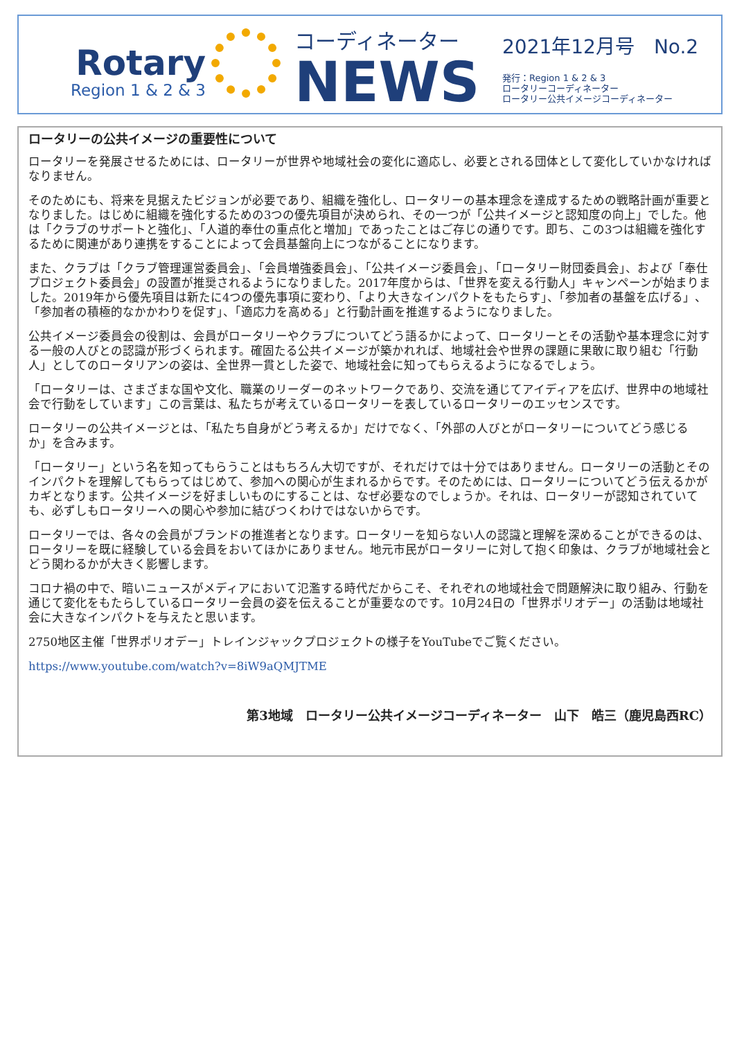Rotary
Region 1 & 2 & 3
コーディネーター
NEWS
2021年12月号　No.2
発行：Region 1 & 2 & 3
ロータリーコーディネーター
ロータリー公共イメージコーディネーター
ロータリーの公共イメージの重要性について
ロータリーを発展させるためには、ロータリーが世界や地域社会の変化に適応し、必要とされる団体として変化していかなければなりません。
そのためにも、将来を見据えたビジョンが必要であり、組織を強化し、ロータリーの基本理念を達成するための戦略計画が重要となりました。はじめに組織を強化するための3つの優先項目が決められ、その一つが「公共イメージと認知度の向上」でした。他は「クラブのサポートと強化」、「人道的奉仕の重点化と増加」であったことはご存じの通りです。即ち、この3つは組織を強化するために関連があり連携をすることによって会員基盤向上につながることになります。
また、クラブは「クラブ管理運営委員会」、「会員増強委員会」、「公共イメージ委員会」、「ロータリー財団委員会」、および「奉仕プロジェクト委員会」の設置が推奨されるようになりました。2017年度からは、「世界を変える行動人」キャンペーンが始まりました。2019年から優先項目は新たに4つの優先事項に変わり、「より大きなインパクトをもたらす」、「参加者の基盤を広げる」、「参加者の積極的なかかわりを促す」、「適応力を高める」と行動計画を推進するようになりました。
公共イメージ委員会の役割は、会員がロータリーやクラブについてどう語るかによって、ロータリーとその活動や基本理念に対する一般の人びとの認識が形づくられます。確固たる公共イメージが築かれれば、地域社会や世界の課題に果敢に取り組む「行動人」としてのロータリアンの姿は、全世界一貫とした姿で、地域社会に知ってもらえるようになるでしょう。
「ロータリーは、さまざまな国や文化、職業のリーダーのネットワークであり、交流を通じてアイディアを広げ、世界中の地域社会で行動をしています」この言葉は、私たちが考えているロータリーを表しているロータリーのエッセンスです。
ロータリーの公共イメージとは、「私たち自身がどう考えるか」だけでなく、「外部の人びとがロータリーについてどう感じるか」を含みます。
「ロータリー」という名を知ってもらうことはもちろん大切ですが、それだけでは十分ではありません。ロータリーの活動とそのインパクトを理解してもらってはじめて、参加への関心が生まれるからです。そのためには、ロータリーについてどう伝えるかがカギとなります。公共イメージを好ましいものにすることは、なぜ必要なのでしょうか。それは、ロータリーが認知されていても、必ずしもロータリーへの関心や参加に結びつくわけではないからです。
ロータリーでは、各々の会員がブランドの推進者となります。ロータリーを知らない人の認識と理解を深めることができるのは、ロータリーを既に経験している会員をおいてほかにありません。地元市民がロータリーに対して抱く印象は、クラブが地域社会とどう関わるかが大きく影響します。
コロナ禍の中で、暗いニュースがメディアにおいて氾濫する時代だからこそ、それぞれの地域社会で問題解決に取り組み、行動を通じて変化をもたらしているロータリー会員の姿を伝えることが重要なのです。10月24日の「世界ポリオデー」の活動は地域社会に大きなインパクトを与えたと思います。
2750地区主催「世界ポリオデー」トレインジャックプロジェクトの様子をYouTubeでご覧ください。
https://www.youtube.com/watch?v=8iW9aQMJTME
第3地域　ロータリー公共イメージコーディネーター　山下　皓三（鹿児島西RC）